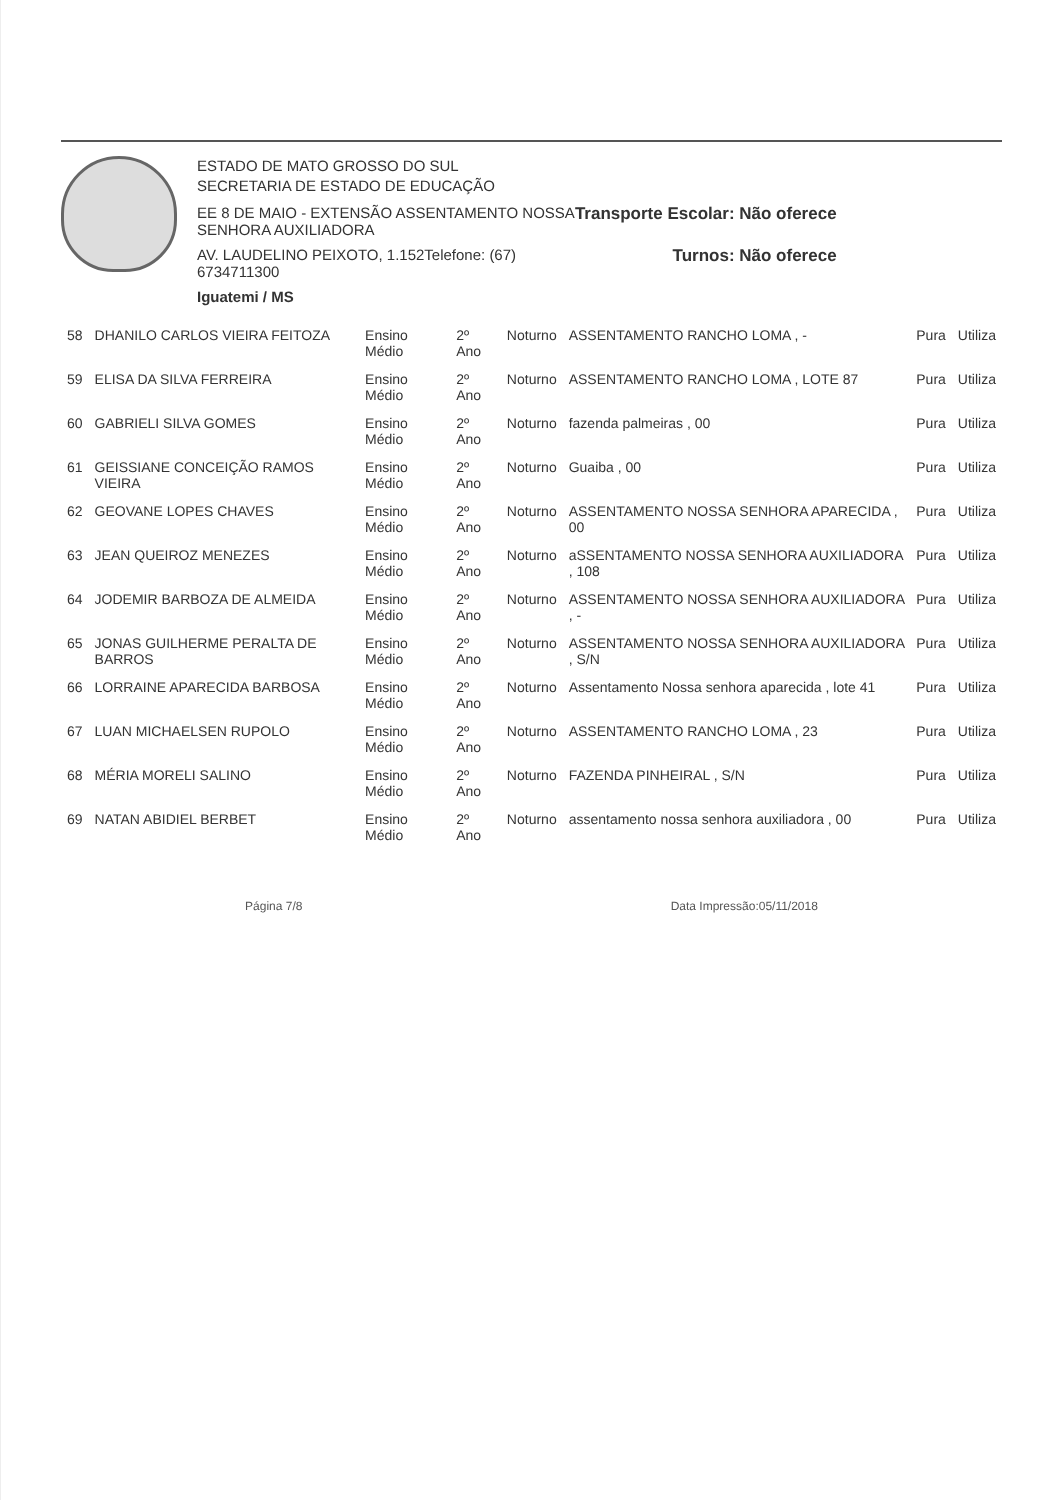ESTADO DE MATO GROSSO DO SUL
SECRETARIA DE ESTADO DE EDUCAÇÃO
EE 8 DE MAIO - EXTENSÃO ASSENTAMENTO NOSSA
SENHORA AUXILIADORA
Transporte Escolar: Não oferece
AV. LAUDELINO PEIXOTO, 1.152Telefone: (67)
6734711300
Turnos: Não oferece
Iguatemi / MS
| 58 | DHANILO CARLOS VIEIRA FEITOZA | Ensino Médio | 2º Ano | Noturno | ASSENTAMENTO RANCHO LOMA , - | Pura | Utiliza |
| 59 | ELISA DA SILVA FERREIRA | Ensino Médio | 2º Ano | Noturno | ASSENTAMENTO RANCHO LOMA , LOTE 87 | Pura | Utiliza |
| 60 | GABRIELI SILVA GOMES | Ensino Médio | 2º Ano | Noturno | fazenda palmeiras , 00 | Pura | Utiliza |
| 61 | GEISSIANE CONCEIÇÃO RAMOS VIEIRA | Ensino Médio | 2º Ano | Noturno | Guaiba , 00 | Pura | Utiliza |
| 62 | GEOVANE LOPES CHAVES | Ensino Médio | 2º Ano | Noturno | ASSENTAMENTO NOSSA SENHORA APARECIDA , 00 | Pura | Utiliza |
| 63 | JEAN QUEIROZ MENEZES | Ensino Médio | 2º Ano | Noturno | aSSENTAMENTO NOSSA SENHORA AUXILIADORA , 108 | Pura | Utiliza |
| 64 | JODEMIR BARBOZA DE ALMEIDA | Ensino Médio | 2º Ano | Noturno | ASSENTAMENTO NOSSA SENHORA AUXILIADORA , - | Pura | Utiliza |
| 65 | JONAS GUILHERME PERALTA DE BARROS | Ensino Médio | 2º Ano | Noturno | ASSENTAMENTO NOSSA SENHORA AUXILIADORA , S/N | Pura | Utiliza |
| 66 | LORRAINE APARECIDA BARBOSA | Ensino Médio | 2º Ano | Noturno | Assentamento Nossa senhora aparecida , lote 41 | Pura | Utiliza |
| 67 | LUAN MICHAELSEN RUPOLO | Ensino Médio | 2º Ano | Noturno | ASSENTAMENTO RANCHO LOMA , 23 | Pura | Utiliza |
| 68 | MÉRIA MORELI SALINO | Ensino Médio | 2º Ano | Noturno | FAZENDA PINHEIRAL , S/N | Pura | Utiliza |
| 69 | NATAN ABIDIEL BERBET | Ensino Médio | 2º Ano | Noturno | assentamento nossa senhora auxiliadora , 00 | Pura | Utiliza |
Página 7/8 Data Impressão:05/11/2018